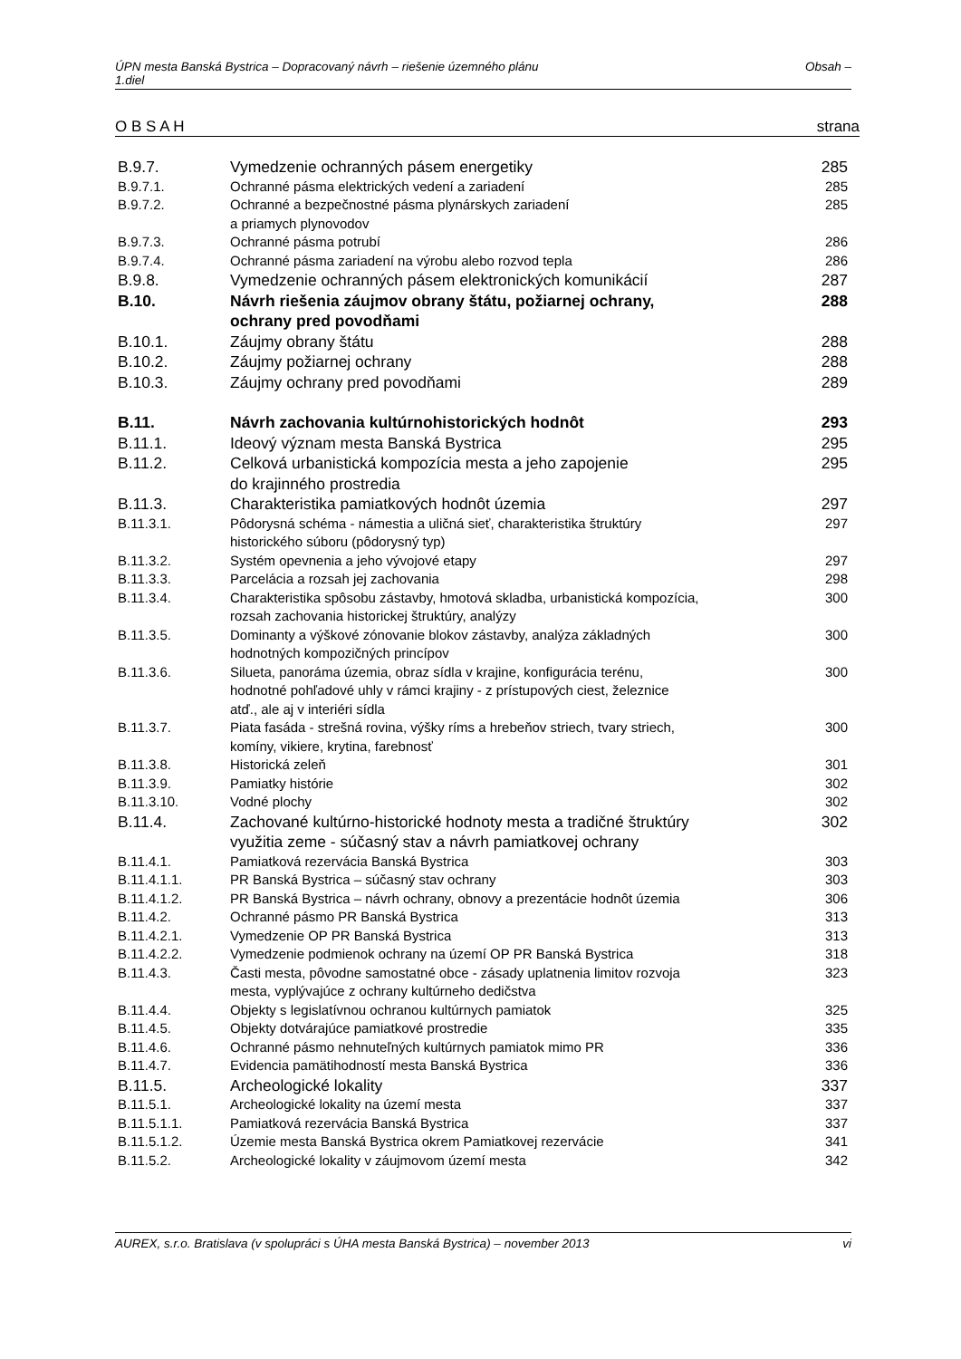ÚPN mesta Banská Bystrica – Dopracovaný návrh – riešenie územného plánu
1.diel Obsah –
O B S A H strana
| B.9.7. | Vymedzenie ochranných pásem energetiky | 285 |
| B.9.7.1. | Ochranné pásma elektrických vedení a zariadení | 285 |
| B.9.7.2. | Ochranné a bezpečnostné pásma plynárskych zariadení a priamych plynovodov | 285 |
| B.9.7.3. | Ochranné pásma potrubí | 286 |
| B.9.7.4. | Ochranné pásma zariadení na výrobu alebo rozvod tepla | 286 |
| B.9.8. | Vymedzenie ochranných pásem elektronických komunikácií | 287 |
| B.10. | Návrh riešenia záujmov obrany štátu, požiarnej ochrany, ochrany pred povodňami | 288 |
| B.10.1. | Záujmy obrany štátu | 288 |
| B.10.2. | Záujmy požiarnej ochrany | 288 |
| B.10.3. | Záujmy ochrany pred povodňami | 289 |
| B.11. | Návrh zachovania kultúrnohistorických hodnôt | 293 |
| B.11.1. | Ideový význam mesta Banská Bystrica | 295 |
| B.11.2. | Celková urbanistická kompozícia mesta a jeho zapojenie do krajinného prostredia | 295 |
| B.11.3. | Charakteristika pamiatkových hodnôt územia | 297 |
| B.11.3.1. | Pôdorysná schéma - námestia a uličná sieť, charakteristika štruktúry historického súboru (pôdorysný typ) | 297 |
| B.11.3.2. | Systém opevnenia a jeho vývojové etapy | 297 |
| B.11.3.3. | Parcelácia a rozsah jej zachovania | 298 |
| B.11.3.4. | Charakteristika spôsobu zástavby, hmotová skladba, urbanistická kompozícia, rozsah zachovania historickej štruktúry, analýzy | 300 |
| B.11.3.5. | Dominanty a výškové zónovanie blokov zástavby, analýza základných hodnotných kompozičných princípov | 300 |
| B.11.3.6. | Silueta, panoráma územia, obraz sídla v krajine, konfigurácia terénu, hodnotné pohľadové uhly v rámci krajiny - z prístupových ciest, železnice atď., ale aj v interiéri sídla | 300 |
| B.11.3.7. | Piata fasáda - strešná rovina, výšky ríms a hrebeňov striech, tvary striech, komíny, vikiere, krytina, farebnosť | 300 |
| B.11.3.8. | Historická zeleň | 301 |
| B.11.3.9. | Pamiatky histórie | 302 |
| B.11.3.10. | Vodné plochy | 302 |
| B.11.4. | Zachované kultúrno-historické hodnoty mesta a tradičné štruktúry využitia zeme - súčasný stav a návrh pamiatkovej ochrany | 302 |
| B.11.4.1. | Pamiatková rezervácia Banská Bystrica | 303 |
| B.11.4.1.1. | PR Banská Bystrica – súčasný stav ochrany | 303 |
| B.11.4.1.2. | PR Banská Bystrica – návrh ochrany, obnovy a prezentácie hodnôt územia | 306 |
| B.11.4.2. | Ochranné pásmo PR Banská Bystrica | 313 |
| B.11.4.2.1. | Vymedzenie OP PR Banská Bystrica | 313 |
| B.11.4.2.2. | Vymedzenie podmienok ochrany na území OP PR Banská Bystrica | 318 |
| B.11.4.3. | Časti mesta, pôvodne samostatné obce - zásady uplatnenia limitov rozvoja mesta, vyplývajúce z ochrany kultúrneho dedičstva | 323 |
| B.11.4.4. | Objekty s legislatívnou ochranou kultúrnych pamiatok | 325 |
| B.11.4.5. | Objekty dotvárajúce pamiatkové prostredie | 335 |
| B.11.4.6. | Ochranné pásmo nehnuteľných kultúrnych pamiatok mimo PR | 336 |
| B.11.4.7. | Evidencia pamätihodností mesta Banská Bystrica | 336 |
| B.11.5. | Archeologické lokality | 337 |
| B.11.5.1. | Archeologické lokality na území mesta | 337 |
| B.11.5.1.1. | Pamiatková rezervácia Banská Bystrica | 337 |
| B.11.5.1.2. | Územie mesta Banská Bystrica okrem Pamiatkovej rezervácie | 341 |
| B.11.5.2. | Archeologické lokality v záujmovom území mesta | 342 |
AUREX, s.r.o. Bratislava (v spolupráci s ÚHA mesta Banská Bystrica) – november 2013 vi